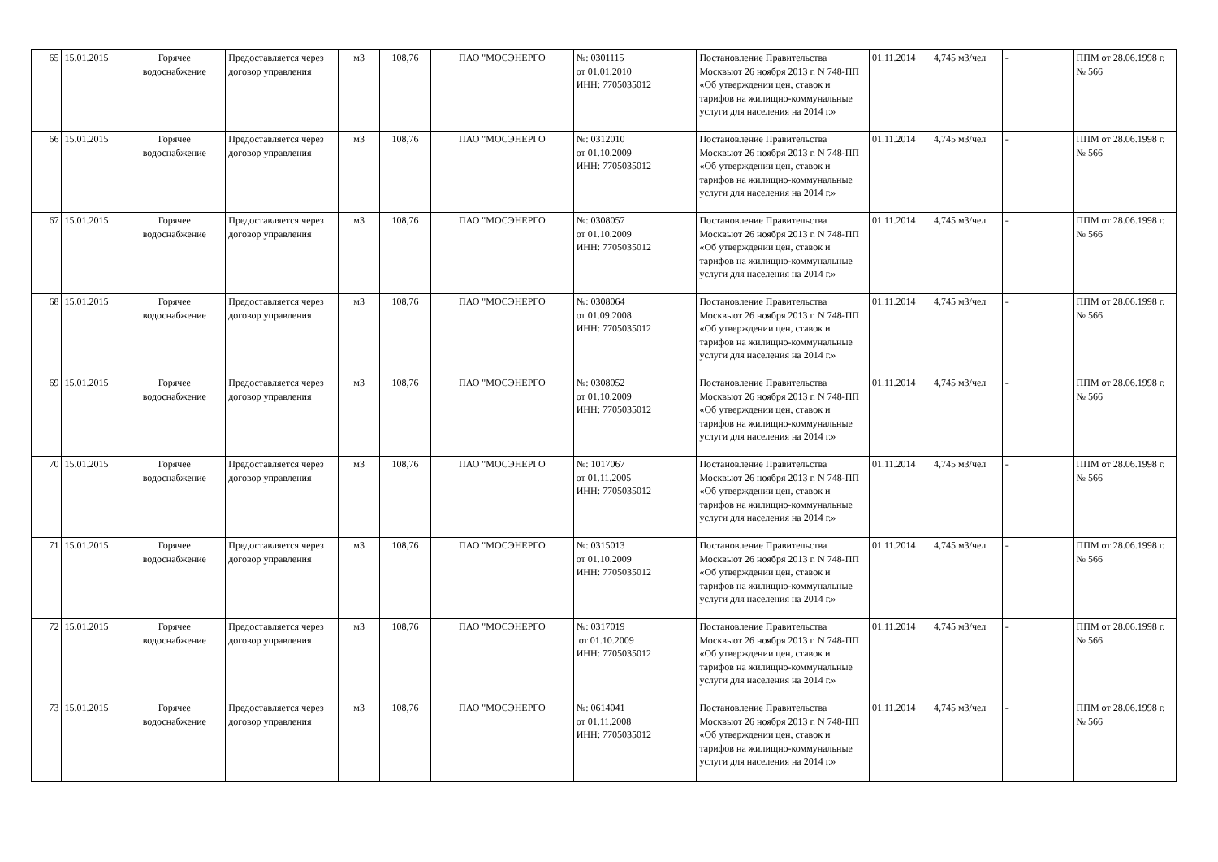| 65 | 15.01.2015 | Горячее водоснабжение | Предоставляется через договор управления | м3 | 108,76 | ПАО "МОСЭНЕРГО | №: 0301115 от 01.01.2010 ИНН: 7705035012 | Постановление Правительства Москвыот 26 ноября 2013 г. N 748-ПП «Об утверждении цен, ставок и тарифов на жилищно-коммунальные услуги для населения на 2014 г.» | 01.11.2014 | 4,745 м3/чел | - | ППМ от 28.06.1998 г. № 566 |
| 66 | 15.01.2015 | Горячее водоснабжение | Предоставляется через договор управления | м3 | 108,76 | ПАО "МОСЭНЕРГО | №: 0312010 от 01.10.2009 ИНН: 7705035012 | Постановление Правительства Москвыот 26 ноября 2013 г. N 748-ПП «Об утверждении цен, ставок и тарифов на жилищно-коммунальные услуги для населения на 2014 г.» | 01.11.2014 | 4,745 м3/чел | - | ППМ от 28.06.1998 г. № 566 |
| 67 | 15.01.2015 | Горячее водоснабжение | Предоставляется через договор управления | м3 | 108,76 | ПАО "МОСЭНЕРГО | №: 0308057 от 01.10.2009 ИНН: 7705035012 | Постановление Правительства Москвыот 26 ноября 2013 г. N 748-ПП «Об утверждении цен, ставок и тарифов на жилищно-коммунальные услуги для населения на 2014 г.» | 01.11.2014 | 4,745 м3/чел | - | ППМ от 28.06.1998 г. № 566 |
| 68 | 15.01.2015 | Горячее водоснабжение | Предоставляется через договор управления | м3 | 108,76 | ПАО "МОСЭНЕРГО | №: 0308064 от 01.09.2008 ИНН: 7705035012 | Постановление Правительства Москвыот 26 ноября 2013 г. N 748-ПП «Об утверждении цен, ставок и тарифов на жилищно-коммунальные услуги для населения на 2014 г.» | 01.11.2014 | 4,745 м3/чел | - | ППМ от 28.06.1998 г. № 566 |
| 69 | 15.01.2015 | Горячее водоснабжение | Предоставляется через договор управления | м3 | 108,76 | ПАО "МОСЭНЕРГО | №: 0308052 от 01.10.2009 ИНН: 7705035012 | Постановление Правительства Москвыот 26 ноября 2013 г. N 748-ПП «Об утверждении цен, ставок и тарифов на жилищно-коммунальные услуги для населения на 2014 г.» | 01.11.2014 | 4,745 м3/чел | - | ППМ от 28.06.1998 г. № 566 |
| 70 | 15.01.2015 | Горячее водоснабжение | Предоставляется через договор управления | м3 | 108,76 | ПАО "МОСЭНЕРГО | №: 1017067 от 01.11.2005 ИНН: 7705035012 | Постановление Правительства Москвыот 26 ноября 2013 г. N 748-ПП «Об утверждении цен, ставок и тарифов на жилищно-коммунальные услуги для населения на 2014 г.» | 01.11.2014 | 4,745 м3/чел | - | ППМ от 28.06.1998 г. № 566 |
| 71 | 15.01.2015 | Горячее водоснабжение | Предоставляется через договор управления | м3 | 108,76 | ПАО "МОСЭНЕРГО | №: 0315013 от 01.10.2009 ИНН: 7705035012 | Постановление Правительства Москвыот 26 ноября 2013 г. N 748-ПП «Об утверждении цен, ставок и тарифов на жилищно-коммунальные услуги для населения на 2014 г.» | 01.11.2014 | 4,745 м3/чел | - | ППМ от 28.06.1998 г. № 566 |
| 72 | 15.01.2015 | Горячее водоснабжение | Предоставляется через договор управления | м3 | 108,76 | ПАО "МОСЭНЕРГО | №: 0317019 от 01.10.2009 ИНН: 7705035012 | Постановление Правительства Москвыот 26 ноября 2013 г. N 748-ПП «Об утверждении цен, ставок и тарифов на жилищно-коммунальные услуги для населения на 2014 г.» | 01.11.2014 | 4,745 м3/чел | - | ППМ от 28.06.1998 г. № 566 |
| 73 | 15.01.2015 | Горячее водоснабжение | Предоставляется через договор управления | м3 | 108,76 | ПАО "МОСЭНЕРГО | №: 0614041 от 01.11.2008 ИНН: 7705035012 | Постановление Правительства Москвыот 26 ноября 2013 г. N 748-ПП «Об утверждении цен, ставок и тарифов на жилищно-коммунальные услуги для населения на 2014 г.» | 01.11.2014 | 4,745 м3/чел | - | ППМ от 28.06.1998 г. № 566 |